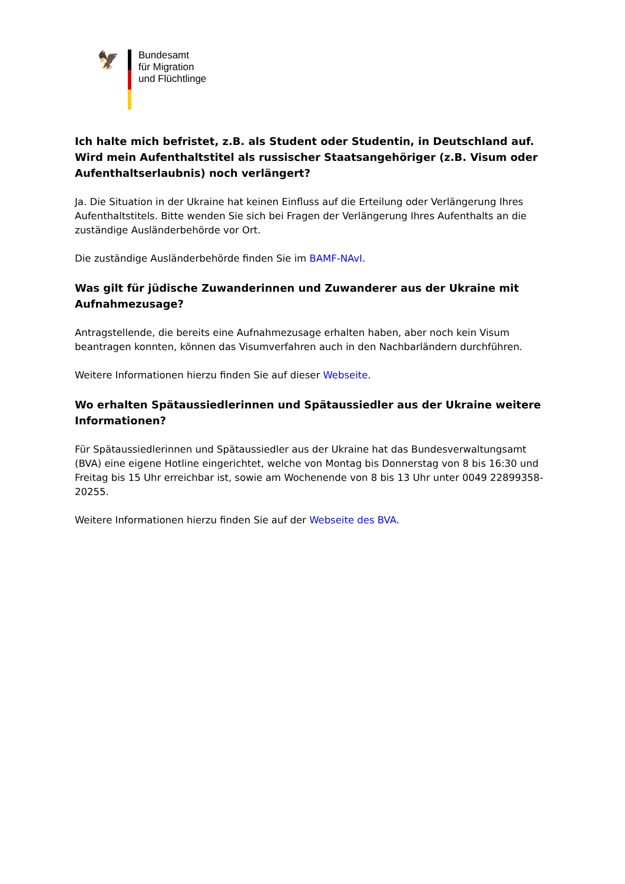🦅
Bundesamt
für Migration
und Flüchtlinge
Ich halte mich befristet, z.B. als Student oder Studentin, in Deutschland auf. Wird mein Aufenthaltstitel als russischer Staatsangehöriger (z.B. Visum oder Aufenthaltserlaubnis) noch verlängert?
Ja. Die Situation in der Ukraine hat keinen Einfluss auf die Erteilung oder Verlängerung Ihres Aufent­haltstitels. Bitte wenden Sie sich bei Fragen der Verlängerung Ihres Aufenthalts an die zuständige Ausländerbehörde vor Ort.
Die zuständige Ausländerbehörde finden Sie im BAMF-NAvI.
Was gilt für jüdische Zuwanderinnen und Zuwanderer aus der Ukraine mit Aufnahme­zusage?
Antragstellende, die bereits eine Aufnahmezusage erhalten haben, aber noch kein Visum beantragen konnten, können das Visumverfahren auch in den Nachbarländern durchführen.
Weitere Informationen hierzu finden Sie auf dieser Webseite.
Wo erhalten Spätaussiedlerinnen und Spätaussiedler aus der Ukraine weitere Informatio­nen?
Für Spätaussiedlerinnen und Spätaussiedler aus der Ukraine hat das Bundesverwaltungsamt (BVA) eine eigene Hotline eingerichtet, welche von Montag bis Donnerstag von 8 bis 16:30 und Freitag bis 15 Uhr erreichbar ist, sowie am Wochenende von 8 bis 13 Uhr unter 0049 22899358-20255.
Weitere Informationen hierzu finden Sie auf der Webseite des BVA.